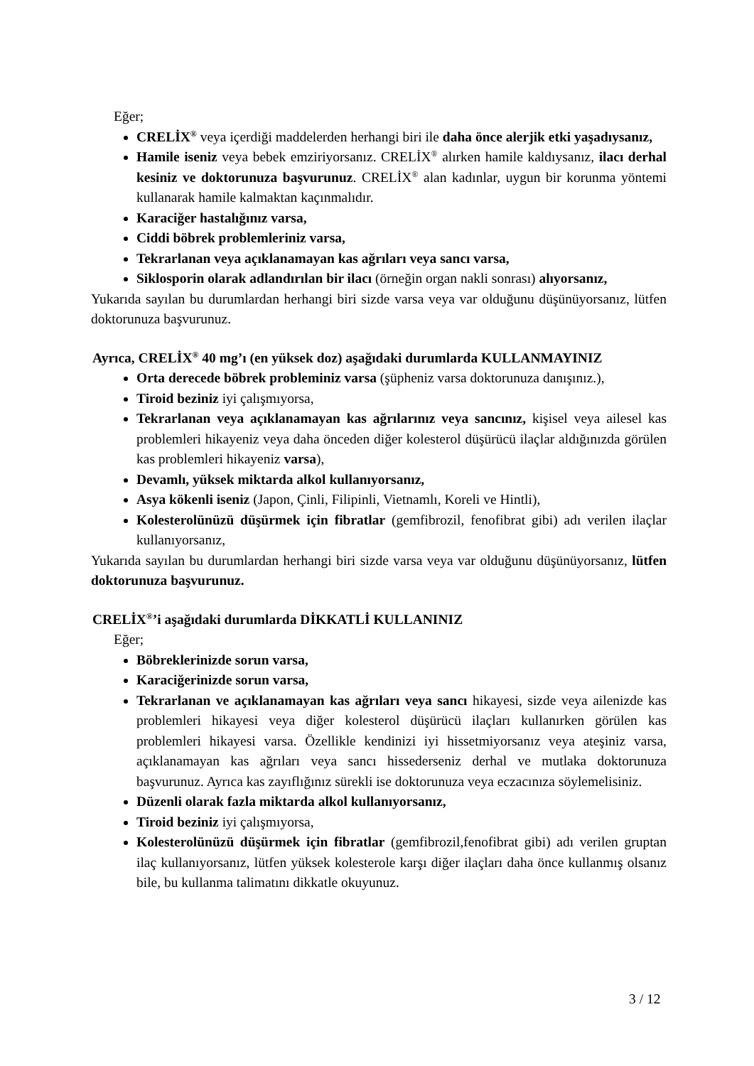Eğer;
CRELİX<sup>®</sup> veya içerdiği maddelerden herhangi biri ile daha önce alerjik etki yaşadıysanız,
Hamile iseniz veya bebek emziriyorsanız. CRELİX<sup>®</sup> alırken hamile kaldıysanız, ilacı derhal kesiniz ve doktorunuza başvurunuz. CRELİX<sup>®</sup> alan kadınlar, uygun bir korunma yöntemi kullanarak hamile kalmaktan kaçınmalıdır.
Karaciğer hastalığınız varsa,
Ciddi böbrek problemleriniz varsa,
Tekrarlanan veya açıklanamayan kas ağrıları veya sancı varsa,
Siklosporin olarak adlandırılan bir ilacı (örneğin organ nakli sonrası) alıyorsanız,
Yukarıda sayılan bu durumlardan herhangi biri sizde varsa veya var olduğunu düşünüyorsanız, lütfen doktorunuza başvurunuz.
Ayrıca, CRELİX<sup>®</sup> 40 mg’ı (en yüksek doz) aşağıdaki durumlarda KULLANMAYINIZ
Orta derecede böbrek probleminiz varsa (şüpheniz varsa doktorunuza danışınız.),
Tiroid beziniz iyi çalışmıyorsa,
Tekrarlanan veya açıklanamayan kas ağrılarınız veya sancınız, kişisel veya ailesel kas problemleri hikayeniz veya daha önceden diğer kolesterol düşürücü ilaçlar aldığınızda görülen kas problemleri hikayeniz varsa),
Devamlı, yüksek miktarda alkol kullanıyorsanız,
Asya kökenli iseniz (Japon, Çinli, Filipinli, Vietnamlı, Koreli ve Hintli),
Kolesterolünüzü düşürmek için fibratlar (gemfibrozil, fenofibrat gibi) adı verilen ilaçlar kullanıyorsanız,
Yukarıda sayılan bu durumlardan herhangi biri sizde varsa veya var olduğunu düşünüyorsanız, lütfen doktorunuza başvurunuz.
CRELİX<sup>®</sup>’i aşağıdaki durumlarda DİKKATLİ KULLANINIZ
Eğer;
Böbreklerinizde sorun varsa,
Karaciğerinizde sorun varsa,
Tekrarlanan ve açıklanamayan kas ağrıları veya sancı hikayesi, sizde veya ailenizde kas problemleri hikayesi veya diğer kolesterol düşürücü ilaçları kullanırken görülen kas problemleri hikayesi varsa. Özellikle kendinizi iyi hissetmiyorsanız veya ateşiniz varsa, açıklanamayan kas ağrıları veya sancı hissederseniz derhal ve mutlaka doktorunuza başvurunuz. Ayrıca kas zayıflığınız sürekli ise doktorunuza veya eczacınıza söylemelisiniz.
Düzenli olarak fazla miktarda alkol kullanıyorsanız,
Tiroid beziniz iyi çalışmıyorsa,
Kolesterolünüzü düşürmek için fibratlar (gemfibrozil,fenofibrat gibi) adı verilen gruptan ilaç kullanıyorsanız, lütfen yüksek kolesterole karşı diğer ilaçları daha önce kullanmış olsanız bile, bu kullanma talimatını dikkatle okuyunuz.
3 / 12